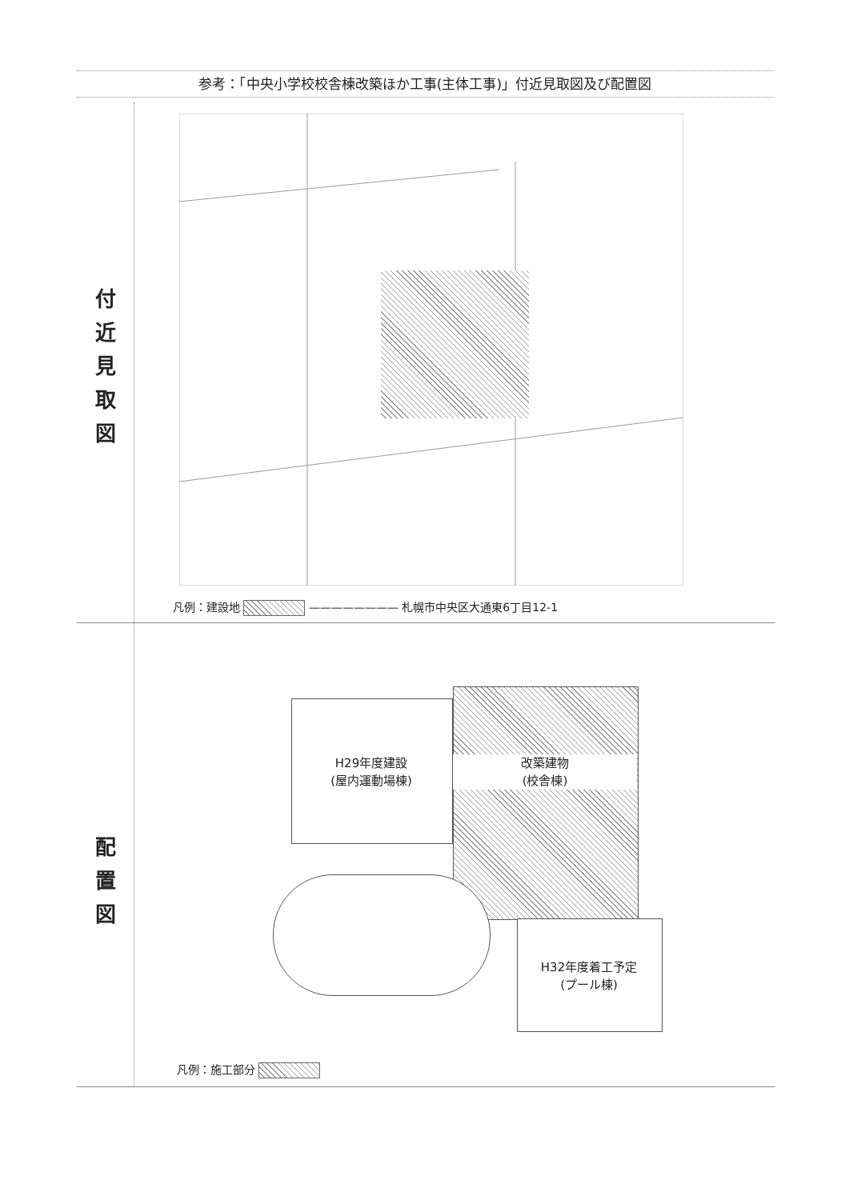参考：「中央小学校校舎棟改築ほか工事(主体工事)」付近見取図及び配置図
付
近
見
取
図
凡例：建設地 ———————— 札幌市中央区大通東6丁目12-1
配
置
図
H29年度建設
(屋内運動場棟)
改築建物
(校舎棟)
H32年度着工予定
(プール棟)
凡例：施工部分